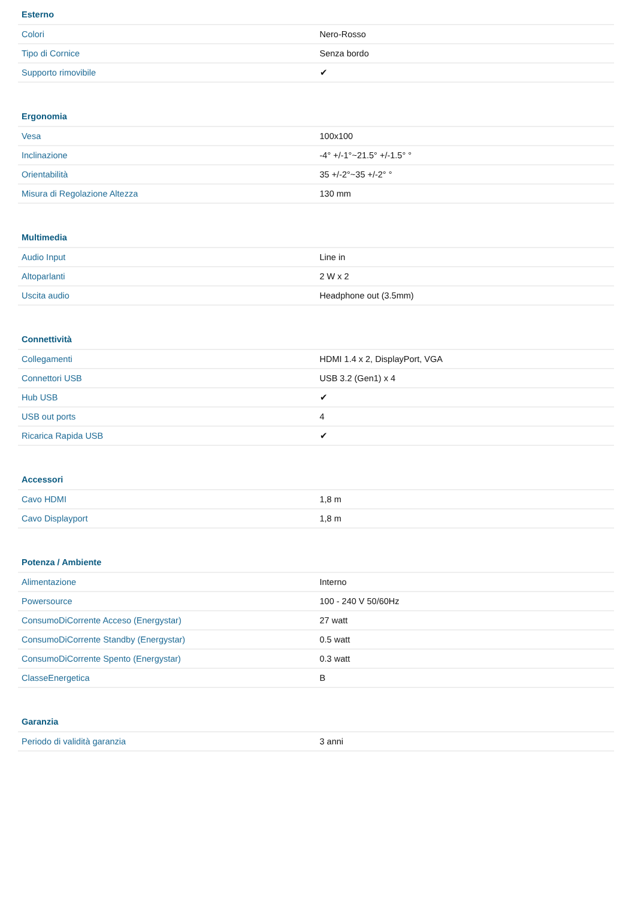| Esterno | |
| --- | --- |
| Colori | Nero-Rosso |
| Tipo di Cornice | Senza bordo |
| Supporto rimovibile | ✔ |
| Ergonomia | |
| --- | --- |
| Vesa | 100x100 |
| Inclinazione | -4° +/-1°~21.5° +/-1.5° ° |
| Orientabilità | 35 +/-2°~35 +/-2° ° |
| Misura di Regolazione Altezza | 130 mm |
| Multimedia | |
| --- | --- |
| Audio Input | Line in |
| Altoparlanti | 2 W x 2 |
| Uscita audio | Headphone out (3.5mm) |
| Connettività | |
| --- | --- |
| Collegamenti | HDMI 1.4 x 2, DisplayPort, VGA |
| Connettori USB | USB 3.2 (Gen1) x 4 |
| Hub USB | ✔ |
| USB out ports | 4 |
| Ricarica Rapida USB | ✔ |
| Accessori | |
| --- | --- |
| Cavo HDMI | 1,8 m |
| Cavo Displayport | 1,8 m |
| Potenza / Ambiente | |
| --- | --- |
| Alimentazione | Interno |
| Powersource | 100 - 240 V 50/60Hz |
| ConsumoDiCorrente Acceso (Energystar) | 27 watt |
| ConsumoDiCorrente Standby (Energystar) | 0.5 watt |
| ConsumoDiCorrente Spento (Energystar) | 0.3 watt |
| ClasseEnergetica | B |
| Garanzia | |
| --- | --- |
| Periodo di validità garanzia | 3 anni |